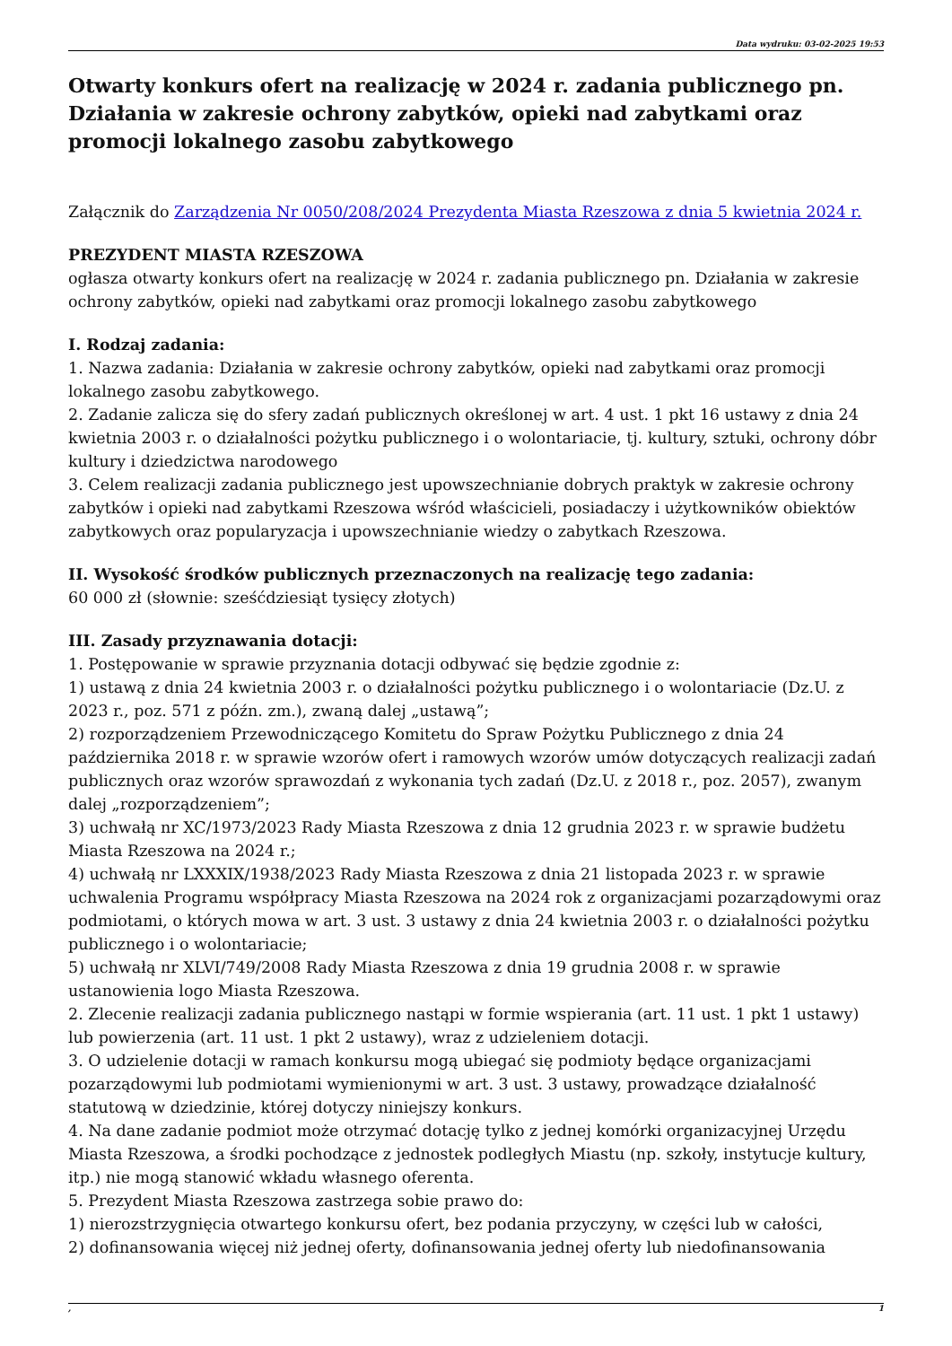Data wydruku: 03-02-2025 19:53
Otwarty konkurs ofert na realizację w 2024 r. zadania publicznego pn. Działania w zakresie ochrony zabytków, opieki nad zabytkami oraz promocji lokalnego zasobu zabytkowego
Załącznik do Zarządzenia Nr 0050/208/2024 Prezydenta Miasta Rzeszowa z dnia 5 kwietnia 2024 r.
PREZYDENT MIASTA RZESZOWA
ogłasza otwarty konkurs ofert na realizację w 2024 r. zadania publicznego pn. Działania w zakresie ochrony zabytków, opieki nad zabytkami oraz promocji lokalnego zasobu zabytkowego
I. Rodzaj zadania:
1. Nazwa zadania: Działania w zakresie ochrony zabytków, opieki nad zabytkami oraz promocji lokalnego zasobu zabytkowego.
2. Zadanie zalicza się do sfery zadań publicznych określonej w art. 4 ust. 1 pkt 16 ustawy z dnia 24 kwietnia 2003 r. o działalności pożytku publicznego i o wolontariacie, tj. kultury, sztuki, ochrony dóbr kultury i dziedzictwa narodowego
3. Celem realizacji zadania publicznego jest upowszechnianie dobrych praktyk w zakresie ochrony zabytków i opieki nad zabytkami Rzeszowa wśród właścicieli, posiadaczy i użytkowników obiektów zabytkowych oraz popularyzacja i upowszechnianie wiedzy o zabytkach Rzeszowa.
II. Wysokość środków publicznych przeznaczonych na realizację tego zadania:
60 000 zł (słownie: sześćdziesiąt tysięcy złotych)
III. Zasady przyznawania dotacji:
1. Postępowanie w sprawie przyznania dotacji odbywać się będzie zgodnie z:
1) ustawą z dnia 24 kwietnia 2003 r. o działalności pożytku publicznego i o wolontariacie (Dz.U. z 2023 r., poz. 571 z późn. zm.), zwaną dalej „ustawą”;
2) rozporządzeniem Przewodniczącego Komitetu do Spraw Pożytku Publicznego z dnia 24 października 2018 r. w sprawie wzorów ofert i ramowych wzorów umów dotyczących realizacji zadań publicznych oraz wzorów sprawozdań z wykonania tych zadań (Dz.U. z 2018 r., poz. 2057), zwanym dalej „rozporządzeniem”;
3) uchwałą nr XC/1973/2023 Rady Miasta Rzeszowa z dnia 12 grudnia 2023 r. w sprawie budżetu Miasta Rzeszowa na 2024 r.;
4) uchwałą nr LXXXIX/1938/2023 Rady Miasta Rzeszowa z dnia 21 listopada 2023 r. w sprawie uchwalenia Programu współpracy Miasta Rzeszowa na 2024 rok z organizacjami pozarządowymi oraz podmiotami, o których mowa w art. 3 ust. 3 ustawy z dnia 24 kwietnia 2003 r. o działalności pożytku publicznego i o wolontariacie;
5) uchwałą nr XLVI/749/2008 Rady Miasta Rzeszowa z dnia 19 grudnia 2008 r. w sprawie ustanowienia logo Miasta Rzeszowa.
2. Zlecenie realizacji zadania publicznego nastąpi w formie wspierania (art. 11 ust. 1 pkt 1 ustawy) lub powierzenia (art. 11 ust. 1 pkt 2 ustawy), wraz z udzieleniem dotacji.
3. O udzielenie dotacji w ramach konkursu mogą ubiegać się podmioty będące organizacjami pozarządowymi lub podmiotami wymienionymi w art. 3 ust. 3 ustawy, prowadzące działalność statutową w dziedzinie, której dotyczy niniejszy konkurs.
4. Na dane zadanie podmiot może otrzymać dotację tylko z jednej komórki organizacyjnej Urzędu Miasta Rzeszowa, a środki pochodzące z jednostek podległych Miastu (np. szkoły, instytucje kultury, itp.) nie mogą stanowić wkładu własnego oferenta.
5. Prezydent Miasta Rzeszowa zastrzega sobie prawo do:
1) nierozstrzygnięcia otwartego konkursu ofert, bez podania przyczyny, w części lub w całości,
2) dofinansowania więcej niż jednej oferty, dofinansowania jednej oferty lub niedofinansowania
, 1